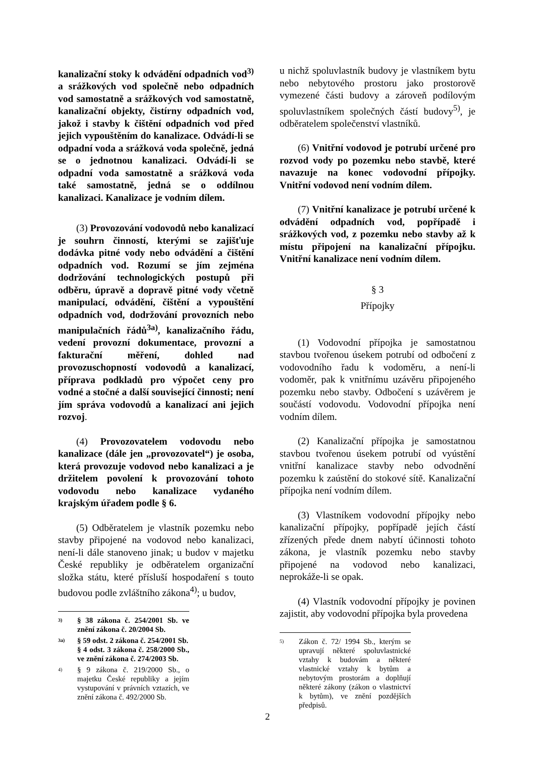kanalizační stoky k odvádění odpadních vod<sup>3)</sup> a srážkových vod společně nebo odpadních vod samostatně a srážkových vod samostatně, kanalizační objekty, čistírny odpadních vod, jakož i stavby k čištění odpadních vod před jejich vypouštěním do kanalizace. Odvádí-li se odpadní voda a srážková voda společně, jedná se o jednotnou kanalizaci. Odvádí-li se odpadní voda samostatně a srážková voda také samostatně, jedná se o oddílnou kanalizaci. Kanalizace je vodním dílem.
(3) Provozování vodovodů nebo kanalizací je souhrn činností, kterými se zajišťuje dodávka pitné vody nebo odvádění a čištění odpadních vod. Rozumí se jím zejména dodržování technologických postupů při odběru, úpravě a dopravě pitné vody včetně manipulací, odvádění, čištění a vypouštění odpadních vod, dodržování provozních nebo manipulačních řádů<sup>3a)</sup>, kanalizačního řádu, vedení provozní dokumentace, provozní a fakturační měření, dohled nad provozuschopností vodovodů a kanalizací, příprava podkladů pro výpočet ceny pro vodné a stočné a další související činnosti; není jím správa vodovodů a kanalizací ani jejich rozvoj.
(4) Provozovatelem vodovodu nebo kanalizace (dále jen „provozovatel“) je osoba, která provozuje vodovod nebo kanalizaci a je držitelem povolení k provozování tohoto vodovodu nebo kanalizace vydaného krajským úřadem podle § 6.
(5) Odběratelem je vlastník pozemku nebo stavby připojené na vodovod nebo kanalizaci, není-li dále stanoveno jinak; u budov v majetku České republiky je odběratelem organizační složka státu, které přísluší hospodaření s touto budovou podle zvláštního zákona<sup>4)</sup>; u budov,
3) § 38 zákona č. 254/2001 Sb. ve znění zákona č. 20/2004 Sb.
3a) § 59 odst. 2 zákona č. 254/2001 Sb.
§ 4 odst. 3 zákona č. 258/2000 Sb., ve znění zákona č. 274/2003 Sb.
4) § 9 zákona č. 219/2000 Sb., o majetku České republiky a jejím vystupování v právních vztazích, ve znění zákona č. 492/2000 Sb.
u nichž spoluvlastník budovy je vlastníkem bytu nebo nebytového prostoru jako prostorově vymezené části budovy a zároveň podílovým spoluvlastníkem společných částí budovy<sup>5)</sup>, je odběratelem společenství vlastníků.
(6) Vnitřní vodovod je potrubí určené pro rozvod vody po pozemku nebo stavbě, které navazuje na konec vodovodní přípojky. Vnitřní vodovod není vodním dílem.
(7) Vnitřní kanalizace je potrubí určené k odvádění odpadních vod, popřípadě i srážkových vod, z pozemku nebo stavby až k místu připojení na kanalizační přípojku. Vnitřní kanalizace není vodním dílem.
§ 3
Přípojky
(1) Vodovodní přípojka je samostatnou stavbou tvořenou úsekem potrubí od odbočení z vodovodního řadu k vodoměru, a není-li vodoměr, pak k vnitřnímu uzávěru připojeného pozemku nebo stavby. Odbočení s uzávěrem je součástí vodovodu. Vodovodní přípojka není vodním dílem.
(2) Kanalizační přípojka je samostatnou stavbou tvořenou úsekem potrubí od vyústění vnitřní kanalizace stavby nebo odvodnění pozemku k zaústění do stokové sítě. Kanalizační přípojka není vodním dílem.
(3) Vlastníkem vodovodní přípojky nebo kanalizační přípojky, popřípadě jejích částí zřízených přede dnem nabytí účinnosti tohoto zákona, je vlastník pozemku nebo stavby připojené na vodovod nebo kanalizaci, neprokáže-li se opak.
(4) Vlastník vodovodní přípojky je povinen zajistit, aby vodovodní přípojka byla provedena
5) Zákon č. 72/ 1994 Sb., kterým se upravují některé spoluvlastnické vztahy k budovám a některé vlastnické vztahy k bytům a nebytovým prostorám a doplňují některé zákony (zákon o vlastnictví k bytům), ve znění pozdějších předpisů.
2